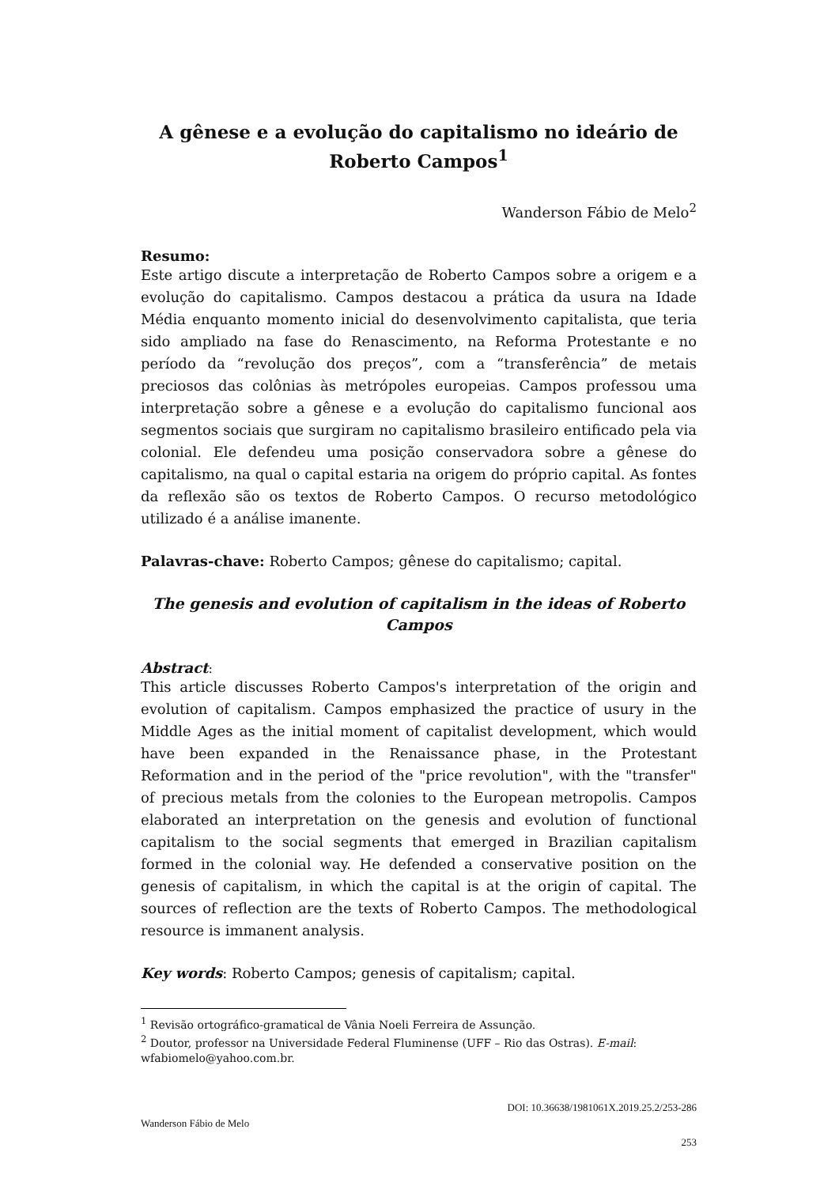A gênese e a evolução do capitalismo no ideário de Roberto Campos<sup>1</sup>
Wanderson Fábio de Melo<sup>2</sup>
Resumo:
Este artigo discute a interpretação de Roberto Campos sobre a origem e a evolução do capitalismo. Campos destacou a prática da usura na Idade Média enquanto momento inicial do desenvolvimento capitalista, que teria sido ampliado na fase do Renascimento, na Reforma Protestante e no período da “revolução dos preços”, com a “transferência” de metais preciosos das colônias às metrópoles europeias. Campos professou uma interpretação sobre a gênese e a evolução do capitalismo funcional aos segmentos sociais que surgiram no capitalismo brasileiro entificado pela via colonial. Ele defendeu uma posição conservadora sobre a gênese do capitalismo, na qual o capital estaria na origem do próprio capital. As fontes da reflexão são os textos de Roberto Campos. O recurso metodológico utilizado é a análise imanente.
Palavras-chave: Roberto Campos; gênese do capitalismo; capital.
The genesis and evolution of capitalism in the ideas of Roberto Campos
Abstract:
This article discusses Roberto Campos's interpretation of the origin and evolution of capitalism. Campos emphasized the practice of usury in the Middle Ages as the initial moment of capitalist development, which would have been expanded in the Renaissance phase, in the Protestant Reformation and in the period of the "price revolution", with the "transfer" of precious metals from the colonies to the European metropolis. Campos elaborated an interpretation on the genesis and evolution of functional capitalism to the social segments that emerged in Brazilian capitalism formed in the colonial way. He defended a conservative position on the genesis of capitalism, in which the capital is at the origin of capital. The sources of reflection are the texts of Roberto Campos. The methodological resource is immanent analysis.
Key words: Roberto Campos; genesis of capitalism; capital.
<sup>1</sup> Revisão ortográfico-gramatical de Vânia Noeli Ferreira de Assunção.
<sup>2</sup> Doutor, professor na Universidade Federal Fluminense (UFF – Rio das Ostras). E-mail: wfabiomelo@yahoo.com.br.
DOI: 10.36638/1981061X.2019.25.2/253-286
Wanderson Fábio de Melo
253